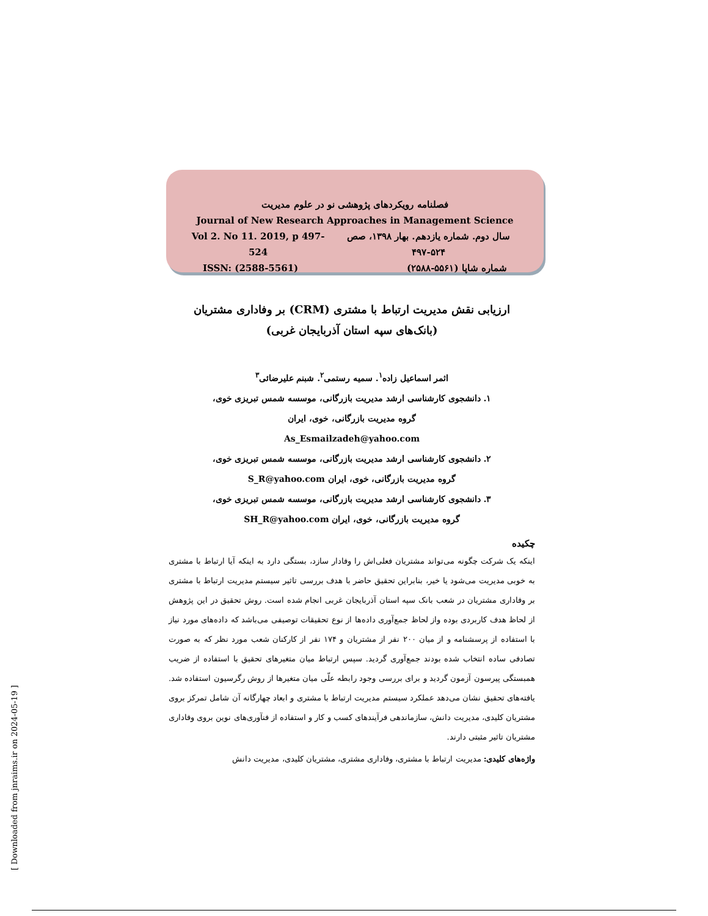فصلنامه رویکردهای پژوهشی نو در علوم مدیریت
Journal of New Research Approaches in Management Science
سال دوم. شماره یازدهم. بهار ۱۳۹۸، صص ۵۲۴-۴۹۷ Vol 2. No 11. 2019, p 497-524
شماره شاپا (۵۵۶۱-۲۵۸۸) ISSN: (2588-5561)
ارزیابی نقش مدیریت ارتباط با مشتری (CRM) بر وفاداری مشتریان
(بانک‌های سپه استان آذربایجان غربی)
اثمر اسماعیل زاده<sup>۱</sup>. سمیه رستمی<sup>۲</sup>. شبنم علیرضائی<sup>۳</sup>
۱. دانشجوی کارشناسی ارشد مدیریت بازرگانی، موسسه شمس تبریزی خوی،
گروه مدیریت بازرگانی، خوی، ایران
As_Esmailzadeh@yahoo.com
۲. دانشجوی کارشناسی ارشد مدیریت بازرگانی، موسسه شمس تبریزی خوی،
گروه مدیریت بازرگانی، خوی، ایران S_R@yahoo.com
۳. دانشجوی کارشناسی ارشد مدیریت بازرگانی، موسسه شمس تبریزی خوی،
گروه مدیریت بازرگانی، خوی، ایران SH_R@yahoo.com
چکیده
اینکه یک شرکت چگونه می‌تواند مشتریان فعلی‌اش را وفادار سازد، بستگی دارد به اینکه آیا ارتباط با مشتری به خوبی مدیریت می‌شود یا خیر، بنابراین تحقیق حاضر با هدف بررسی تاثیر سیستم مدیریت ارتباط با مشتری بر وفاداری مشتریان در شعب بانک سپه استان آذربایجان غربی انجام شده است. روش تحقیق در این پژوهش از لحاظ هدف کاربردی بوده واز لحاظ جمع‌آوری داده‌ها از نوع تحقیقات توصیفی می‌باشد که داده‌های مورد نیاز با استفاده از پرسشنامه و از میان ۲۰۰ نفر از مشتریان و ۱۷۴ نفر از کارکنان شعب مورد نظر که به صورت تصادفی ساده انتخاب شده بودند جمع‌آوری گردید. سپس ارتباط میان متغیرهای تحقیق با استفاده از ضریب همبستگی پیرسون آزمون گردید و برای بررسی وجود رابطه علّی میان متغیرها از روش رگرسیون استفاده شد. یافته‌های تحقیق نشان می‌دهد عملکرد سیستم مدیریت ارتباط با مشتری و ابعاد چهارگانه آن شامل تمرکز بروی مشتریان کلیدی، مدیریت دانش، سازماندهی فرآیندهای کسب و کار و استفاده از فنآوری‌های نوین بروی وفاداری مشتریان تاثیر مثبتی دارند.
واژه‌های کلیدی: مدیریت ارتباط با مشتری، وفاداری مشتری، مشتریان کلیدی، مدیریت دانش
[ Downloaded from jnraims.ir on 2024-05-19 ]